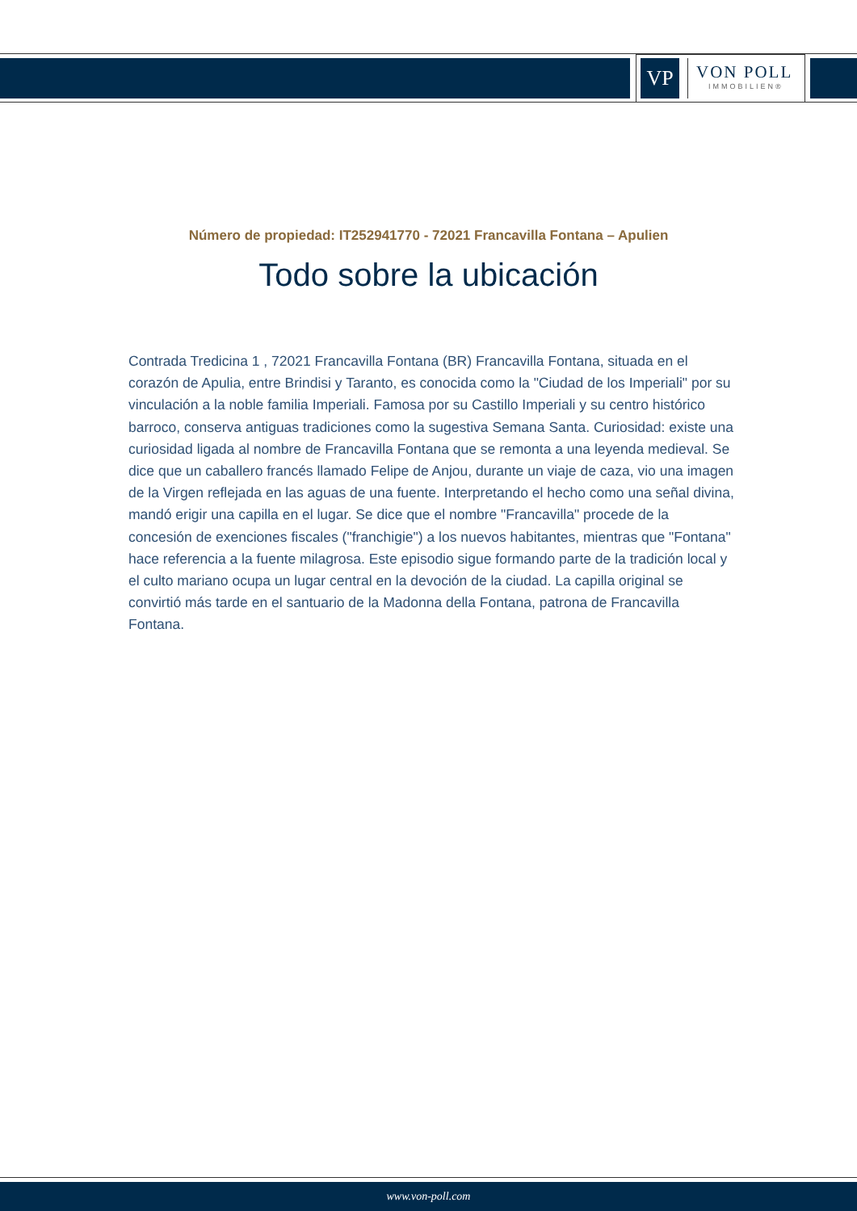VP
VON POLL
IMMOBILIEN®
Número de propiedad: IT252941770 - 72021 Francavilla Fontana – Apulien
Todo sobre la ubicación
Contrada Tredicina 1 , 72021 Francavilla Fontana (BR) Francavilla Fontana, situada en el corazón de Apulia, entre Brindisi y Taranto, es conocida como la "Ciudad de los Imperiali" por su vinculación a la noble familia Imperiali. Famosa por su Castillo Imperiali y su centro histórico barroco, conserva antiguas tradiciones como la sugestiva Semana Santa. Curiosidad: existe una curiosidad ligada al nombre de Francavilla Fontana que se remonta a una leyenda medieval. Se dice que un caballero francés llamado Felipe de Anjou, durante un viaje de caza, vio una imagen de la Virgen reflejada en las aguas de una fuente. Interpretando el hecho como una señal divina, mandó erigir una capilla en el lugar. Se dice que el nombre "Francavilla" procede de la concesión de exenciones fiscales ("franchigie") a los nuevos habitantes, mientras que "Fontana" hace referencia a la fuente milagrosa. Este episodio sigue formando parte de la tradición local y el culto mariano ocupa un lugar central en la devoción de la ciudad. La capilla original se convirtió más tarde en el santuario de la Madonna della Fontana, patrona de Francavilla Fontana.
www.von-poll.com